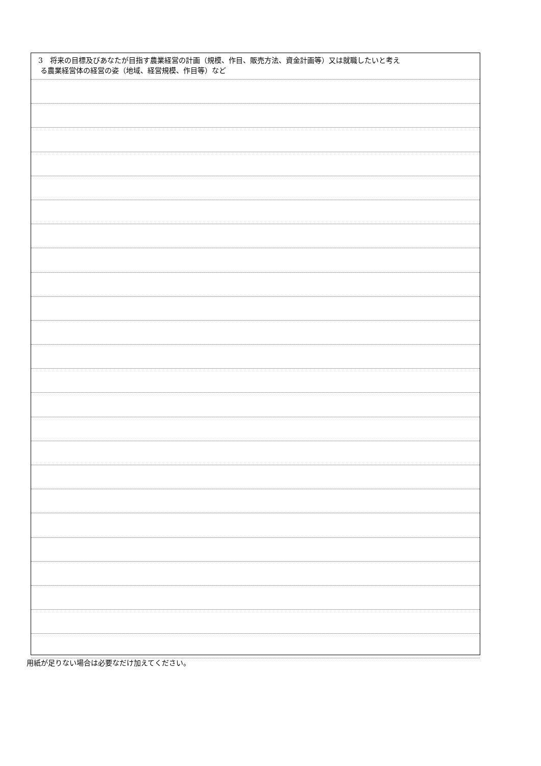3　将来の目標及びあなたが目指す農業経営の計画（規模、作目、販売方法、資金計画等）又は就職したいと考え
る農業経営体の経営の姿（地域、経営規模、作目等）など
用紙が足りない場合は必要なだけ加えてください。